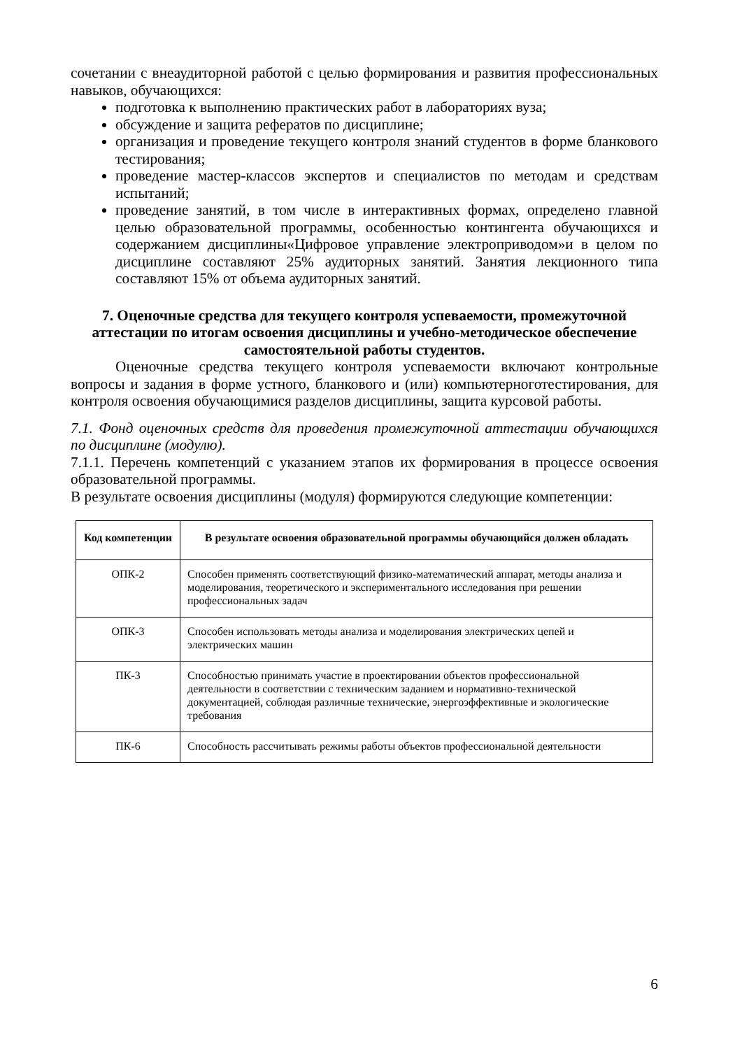сочетании с внеаудиторной работой с целью формирования и развития профессиональных навыков, обучающихся:
подготовка к выполнению практических работ в лабораториях вуза;
обсуждение и защита рефератов по дисциплине;
организация и проведение текущего контроля знаний студентов в форме бланкового тестирования;
проведение мастер-классов экспертов и специалистов по методам и средствам испытаний;
проведение занятий, в том числе в интерактивных формах, определено главной целью образовательной программы, особенностью контингента обучающихся и содержанием дисциплины«Цифровое управление электроприводом»и в целом по дисциплине составляют 25% аудиторных занятий. Занятия лекционного типа составляют 15% от объема аудиторных занятий.
7. Оценочные средства для текущего контроля успеваемости, промежуточной аттестации по итогам освоения дисциплины и учебно-методическое обеспечение самостоятельной работы студентов.
Оценочные средства текущего контроля успеваемости включают контрольные вопросы и задания в форме устного, бланкового и (или) компьютерноготестирования, для контроля освоения обучающимися разделов дисциплины, защита курсовой работы.
7.1. Фонд оценочных средств для проведения промежуточной аттестации обучающихся по дисциплине (модулю).
7.1.1. Перечень компетенций с указанием этапов их формирования в процессе освоения образовательной программы.
В результате освоения дисциплины (модуля) формируются следующие компетенции:
| Код компетенции | В результате освоения образовательной программы обучающийся должен обладать |
| --- | --- |
| ОПК-2 | Способен применять соответствующий физико-математический аппарат, методы анализа и моделирования, теоретического и экспериментального исследования при решении профессиональных задач |
| ОПК-3 | Способен использовать методы анализа и моделирования электрических цепей и электрических машин |
| ПК-3 | Способностью принимать участие в проектировании объектов профессиональной деятельности в соответствии с техническим заданием и нормативно-технической документацией, соблюдая различные технические, энергоэффективные и экологические требования |
| ПК-6 | Способность рассчитывать режимы работы объектов профессиональной деятельности |
6